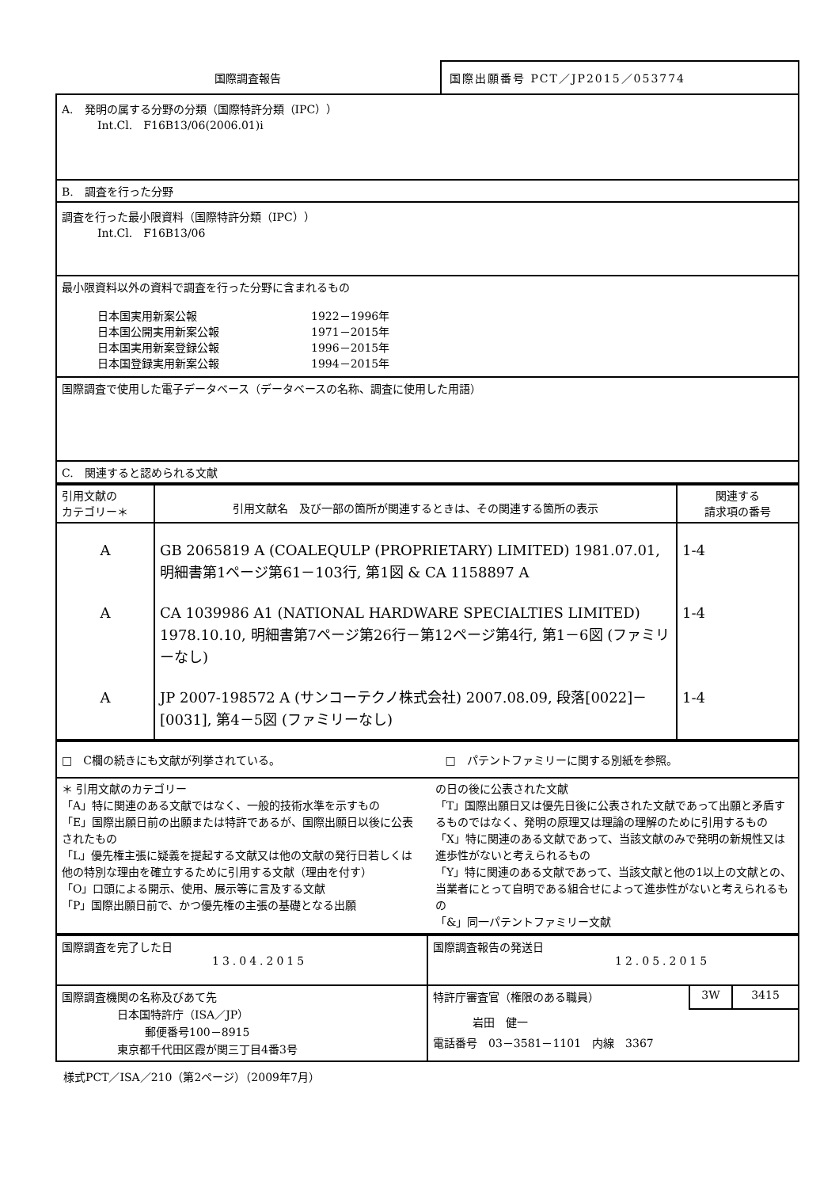国際調査報告 国際出願番号 PCT／JP2015／053774
| A. 発明の属する分野の分類（国際特許分類（IPC）） Int.Cl. F16B13/06(2006.01)i |
| B. 調査を行った分野 |
| 調査を行った最小限資料（国際特許分類（IPC）） Int.Cl. F16B13/06 |
| 最小限資料以外の資料で調査を行った分野に含まれるもの 日本国実用新案公報 1922－1996年 日本国公開実用新案公報 1971－2015年 日本国実用新案登録公報 1996－2015年 日本国登録実用新案公報 1994－2015年 |
| 国際調査で使用した電子データベース（データベースの名称、調査に使用した用語） |
| C. 関連すると認められる文献 |
| 引用文献の カテゴリー＊ | 引用文献名 及び一部の箇所が関連するときは、その関連する箇所の表示 | 関連する 請求項の番号 |
| A | GB 2065819 A (COALEQULP (PROPRIETARY) LIMITED) 1981.07.01, 明細書第1ページ第61－103行, 第1図 & CA 1158897 A | 1-4 |
| A | CA 1039986 A1 (NATIONAL HARDWARE SPECIALTIES LIMITED) 1978.10.10, 明細書第7ページ第26行－第12ページ第4行, 第1－6図 (ファミリーなし) | 1-4 |
| A | JP 2007-198572 A (サンコーテクノ株式会社) 2007.08.09, 段落[0022]－[0031], 第4－5図 (ファミリーなし) | 1-4 |
| □ C欄の続きにも文献が列挙されている。 □ パテントファミリーに関する別紙を参照。 |
| ＊ 引用文献のカテゴリー 「A」特に関連のある文献ではなく、一般的技術水準を示すもの 「E」国際出願日前の出願または特許であるが、国際出願日以後に公表されたもの 「L」優先権主張に疑義を提起する文献又は他の文献の発行日若しくは他の特別な理由を確立するために引用する文献（理由を付す） 「O」口頭による開示、使用、展示等に言及する文献 「P」国際出願日前で、かつ優先権の主張の基礎となる出願 の日の後に公表された文献 「T」国際出願日又は優先日後に公表された文献であって出願と矛盾するものではなく、発明の原理又は理論の理解のために引用するもの 「X」特に関連のある文献であって、当該文献のみで発明の新規性又は進歩性がないと考えられるもの 「Y」特に関連のある文献であって、当該文献と他の1以上の文献との、当業者にとって自明である組合せによって進歩性がないと考えられるもの 「&」同一パテントファミリー文献 |
| 国際調査を完了した日 13.04.2015 | 国際調査報告の発送日 12.05.2015 | | |
| 国際調査機関の名称及びあて先 日本国特許庁（ISA／JP） 郵便番号100－8915 東京都千代田区霞が関三丁目4番3号 | 特許庁審査官（権限のある職員） | 3W | 3415 |
| | 岩田 健一 電話番号 03－3581－1101 内線 3367 | | |
様式PCT／ISA／210（第2ページ）（2009年7月）